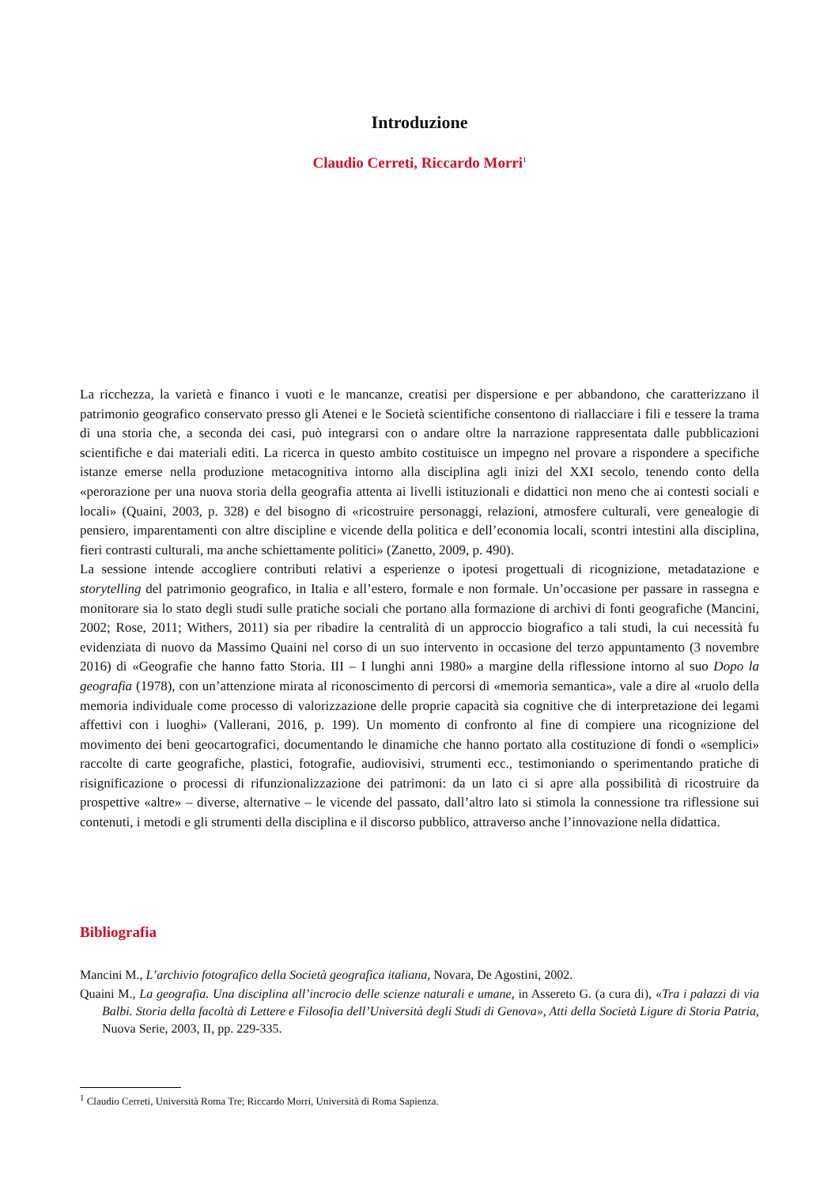Introduzione
Claudio Cerreti, Riccardo Morri<sup>1</sup>
La ricchezza, la varietà e financo i vuoti e le mancanze, creatisi per dispersione e per abbandono, che caratterizzano il patrimonio geografico conservato presso gli Atenei e le Società scientifiche consentono di riallacciare i fili e tessere la trama di una storia che, a seconda dei casi, può integrarsi con o andare oltre la narrazione rappresentata dalle pubblicazioni scientifiche e dai materiali editi. La ricerca in questo ambito costituisce un impegno nel provare a rispondere a specifiche istanze emerse nella produzione metacognitiva intorno alla disciplina agli inizi del XXI secolo, tenendo conto della «perorazione per una nuova storia della geografia attenta ai livelli istituzionali e didattici non meno che ai contesti sociali e locali» (Quaini, 2003, p. 328) e del bisogno di «ricostruire personaggi, relazioni, atmosfere culturali, vere genealogie di pensiero, imparentamenti con altre discipline e vicende della politica e dell’economia locali, scontri intestini alla disciplina, fieri contrasti culturali, ma anche schiettamente politici» (Zanetto, 2009, p. 490).
La sessione intende accogliere contributi relativi a esperienze o ipotesi progettuali di ricognizione, metadatazione e storytelling del patrimonio geografico, in Italia e all’estero, formale e non formale. Un’occasione per passare in rassegna e monitorare sia lo stato degli studi sulle pratiche sociali che portano alla formazione di archivi di fonti geografiche (Mancini, 2002; Rose, 2011; Withers, 2011) sia per ribadire la centralità di un approccio biografico a tali studi, la cui necessità fu evidenziata di nuovo da Massimo Quaini nel corso di un suo intervento in occasione del terzo appuntamento (3 novembre 2016) di «Geografie che hanno fatto Storia. III – I lunghi anni 1980» a margine della riflessione intorno al suo Dopo la geografia (1978), con un’attenzione mirata al riconoscimento di percorsi di «memoria semantica», vale a dire al «ruolo della memoria individuale come processo di valorizzazione delle proprie capacità sia cognitive che di interpretazione dei legami affettivi con i luoghi» (Vallerani, 2016, p. 199). Un momento di confronto al fine di compiere una ricognizione del movimento dei beni geocartografici, documentando le dinamiche che hanno portato alla costituzione di fondi o «semplici» raccolte di carte geografiche, plastici, fotografie, audiovisivi, strumenti ecc., testimoniando o sperimentando pratiche di risignificazione o processi di rifunzionalizzazione dei patrimoni: da un lato ci si apre alla possibilità di ricostruire da prospettive «altre» – diverse, alternative – le vicende del passato, dall’altro lato si stimola la connessione tra riflessione sui contenuti, i metodi e gli strumenti della disciplina e il discorso pubblico, attraverso anche l’innovazione nella didattica.
Bibliografia
Mancini M., L’archivio fotografico della Società geografica italiana, Novara, De Agostini, 2002.
Quaini M., La geografia. Una disciplina all’incrocio delle scienze naturali e umane, in Assereto G. (a cura di), «Tra i palazzi di via Balbi. Storia della facoltà di Lettere e Filosofia dell’Università degli Studi di Genova», Atti della Società Ligure di Storia Patria, Nuova Serie, 2003, II, pp. 229-335.
<sup>1</sup> Claudio Cerreti, Università Roma Tre; Riccardo Morri, Università di Roma Sapienza.